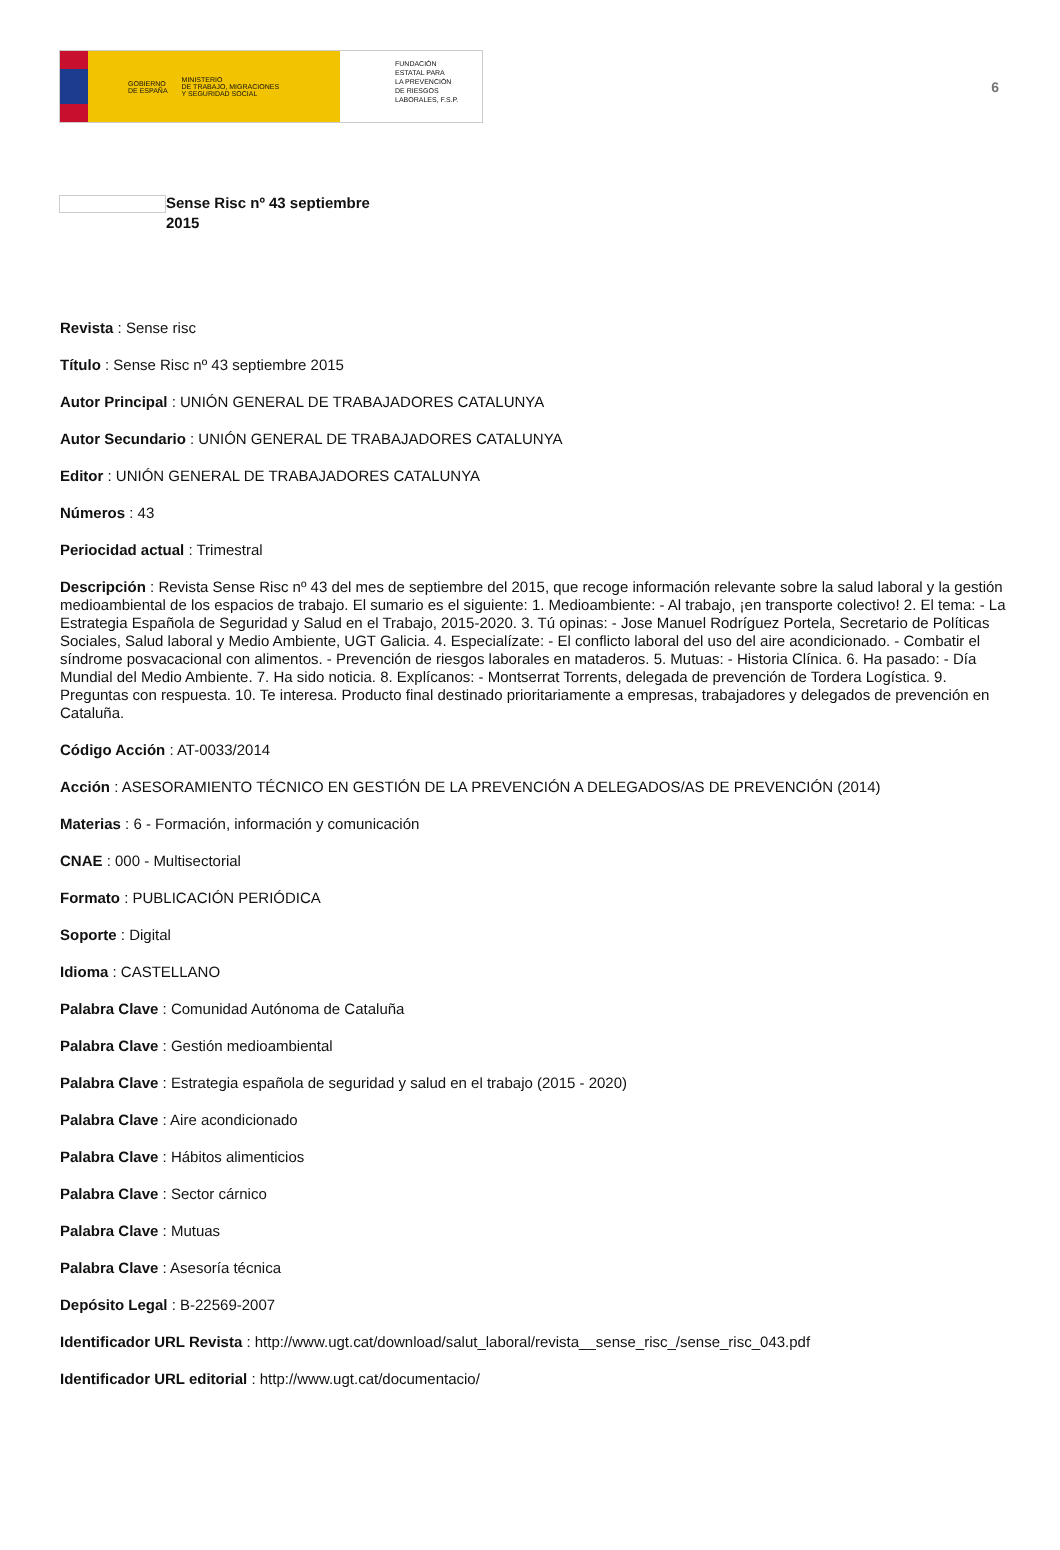GOBIERNO
DE ESPAÑA MINISTERIO
DE TRABAJO, MIGRACIONES
Y SEGURIDAD SOCIAL
FUNDACIÓN
ESTATAL PARA
LA PREVENCIÓN
DE RIESGOS
LABORALES, F.S.P.
6
Sense Risc nº 43 septiembre 2015
Revista : Sense risc
Título : Sense Risc nº 43 septiembre 2015
Autor Principal : UNIÓN GENERAL DE TRABAJADORES CATALUNYA
Autor Secundario : UNIÓN GENERAL DE TRABAJADORES CATALUNYA
Editor : UNIÓN GENERAL DE TRABAJADORES CATALUNYA
Números : 43
Periocidad actual : Trimestral
Descripción : Revista Sense Risc nº 43 del mes de septiembre del 2015, que recoge información relevante sobre la salud laboral y la gestión medioambiental de los espacios de trabajo. El sumario es el siguiente: 1. Medioambiente: - Al trabajo, ¡en transporte colectivo! 2. El tema: - La Estrategia Española de Seguridad y Salud en el Trabajo, 2015-2020. 3. Tú opinas: - Jose Manuel Rodríguez Portela, Secretario de Políticas Sociales, Salud laboral y Medio Ambiente, UGT Galicia. 4. Especialízate: - El conflicto laboral del uso del aire acondicionado. - Combatir el síndrome posvacacional con alimentos. - Prevención de riesgos laborales en mataderos. 5. Mutuas: - Historia Clínica. 6. Ha pasado: - Día Mundial del Medio Ambiente. 7. Ha sido noticia. 8. Explícanos: - Montserrat Torrents, delegada de prevención de Tordera Logística. 9. Preguntas con respuesta. 10. Te interesa. Producto final destinado prioritariamente a empresas, trabajadores y delegados de prevención en Cataluña.
Código Acción : AT-0033/2014
Acción : ASESORAMIENTO TÉCNICO EN GESTIÓN DE LA PREVENCIÓN A DELEGADOS/AS DE PREVENCIÓN (2014)
Materias : 6 - Formación, información y comunicación
CNAE : 000 - Multisectorial
Formato : PUBLICACIÓN PERIÓDICA
Soporte : Digital
Idioma : CASTELLANO
Palabra Clave : Comunidad Autónoma de Cataluña
Palabra Clave : Gestión medioambiental
Palabra Clave : Estrategia española de seguridad y salud en el trabajo (2015 - 2020)
Palabra Clave : Aire acondicionado
Palabra Clave : Hábitos alimenticios
Palabra Clave : Sector cárnico
Palabra Clave : Mutuas
Palabra Clave : Asesoría técnica
Depósito Legal : B-22569-2007
Identificador URL Revista : http://www.ugt.cat/download/salut_laboral/revista__sense_risc_/sense_risc_043.pdf
Identificador URL editorial : http://www.ugt.cat/documentacio/